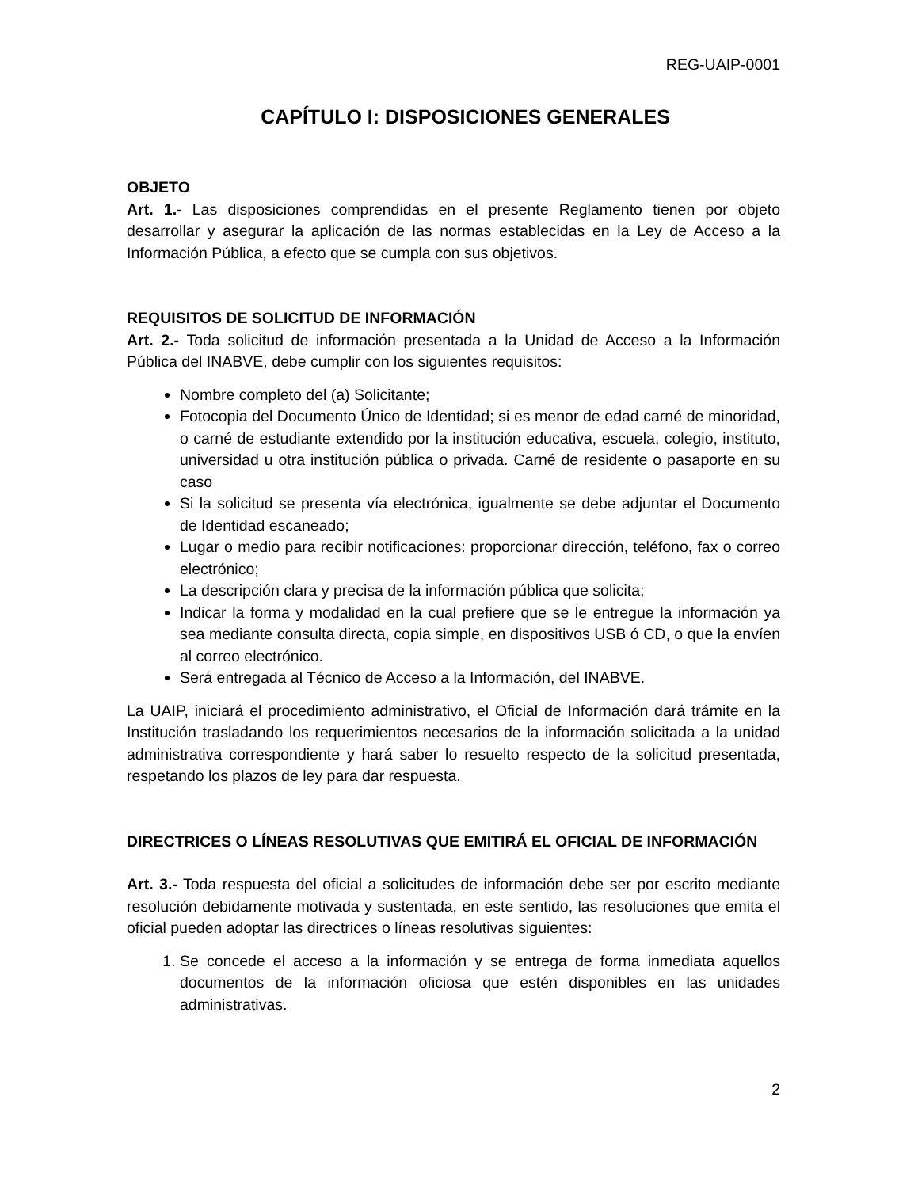REG-UAIP-0001
CAPÍTULO I: DISPOSICIONES GENERALES
OBJETO
Art. 1.- Las disposiciones comprendidas en el presente Reglamento tienen por objeto desarrollar y asegurar la aplicación de las normas establecidas en la Ley de Acceso a la Información Pública, a efecto que se cumpla con sus objetivos.
REQUISITOS DE SOLICITUD DE INFORMACIÓN
Art. 2.- Toda solicitud de información presentada a la Unidad de Acceso a la Información Pública del INABVE, debe cumplir con los siguientes requisitos:
Nombre completo del (a) Solicitante;
Fotocopia del Documento Único de Identidad; si es menor de edad carné de minoridad, o carné de estudiante extendido por la institución educativa, escuela, colegio, instituto, universidad u otra institución pública o privada. Carné de residente o pasaporte en su caso
Si la solicitud se presenta vía electrónica, igualmente se debe adjuntar el Documento de Identidad escaneado;
Lugar o medio para recibir notificaciones: proporcionar dirección, teléfono, fax o correo electrónico;
La descripción clara y precisa de la información pública que solicita;
Indicar la forma y modalidad en la cual prefiere que se le entregue la información ya sea mediante consulta directa, copia simple, en dispositivos USB ó CD, o que la envíen al correo electrónico.
Será entregada al Técnico de Acceso a la Información, del INABVE.
La UAIP, iniciará el procedimiento administrativo, el Oficial de Información dará trámite en la Institución trasladando los requerimientos necesarios de la información solicitada a la unidad administrativa correspondiente y hará saber lo resuelto respecto de la solicitud presentada, respetando los plazos de ley para dar respuesta.
DIRECTRICES O LÍNEAS RESOLUTIVAS QUE EMITIRÁ EL OFICIAL DE INFORMACIÓN
Art. 3.- Toda respuesta del oficial a solicitudes de información debe ser por escrito mediante resolución debidamente motivada y sustentada, en este sentido, las resoluciones que emita el oficial pueden adoptar las directrices o líneas resolutivas siguientes:
1. Se concede el acceso a la información y se entrega de forma inmediata aquellos documentos de la información oficiosa que estén disponibles en las unidades administrativas.
2